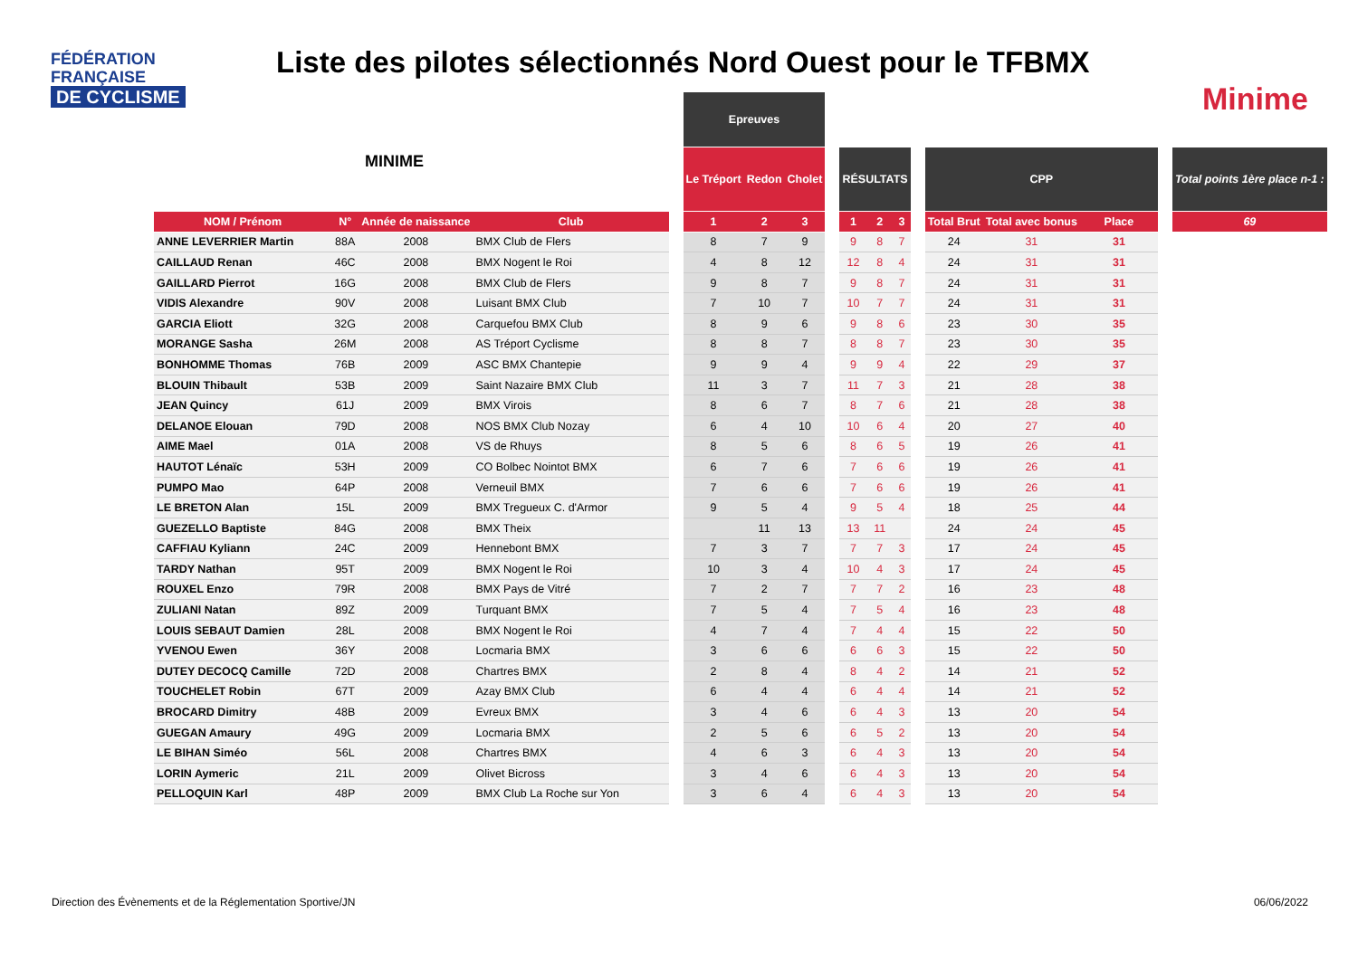FÉDÉRATION
FRANÇAISE
DE CYCLISME
Liste des pilotes sélectionnés Nord Ouest pour le TFBMX
Minime
MINIME
| | | | | | Epreuves | | | | | | | | | | | | |
| --- | --- | --- | --- | --- | --- | --- | --- | --- | --- | --- | --- | --- | --- | --- | --- | --- | --- |
| | | | | | Le Tréport | Redon | Cholet | | RÉSULTATS | | | | CPP | | | | Total points 1ère place n-1 : |
| NOM / Prénom | N° | Année de naissance | Club | | 1 | 2 | 3 | | 1 | 2 | 3 | | Total Brut | Total avec bonus | Place | | 69 |
| ANNE LEVERRIER Martin | 88A | 2008 | BMX Club de Flers | | 8 | 7 | 9 | | 9 | 8 | 7 | | 24 | 31 | 31 | | |
| CAILLAUD Renan | 46C | 2008 | BMX Nogent le Roi | | 4 | 8 | 12 | | 12 | 8 | 4 | | 24 | 31 | 31 | | |
| GAILLARD Pierrot | 16G | 2008 | BMX Club de Flers | | 9 | 8 | 7 | | 9 | 8 | 7 | | 24 | 31 | 31 | | |
| VIDIS Alexandre | 90V | 2008 | Luisant BMX Club | | 7 | 10 | 7 | | 10 | 7 | 7 | | 24 | 31 | 31 | | |
| GARCIA Eliott | 32G | 2008 | Carquefou BMX Club | | 8 | 9 | 6 | | 9 | 8 | 6 | | 23 | 30 | 35 | | |
| MORANGE Sasha | 26M | 2008 | AS Tréport Cyclisme | | 8 | 8 | 7 | | 8 | 8 | 7 | | 23 | 30 | 35 | | |
| BONHOMME Thomas | 76B | 2009 | ASC BMX Chantepie | | 9 | 9 | 4 | | 9 | 9 | 4 | | 22 | 29 | 37 | | |
| BLOUIN Thibault | 53B | 2009 | Saint Nazaire BMX Club | | 11 | 3 | 7 | | 11 | 7 | 3 | | 21 | 28 | 38 | | |
| JEAN Quincy | 61J | 2009 | BMX Virois | | 8 | 6 | 7 | | 8 | 7 | 6 | | 21 | 28 | 38 | | |
| DELANOE Elouan | 79D | 2008 | NOS BMX Club Nozay | | 6 | 4 | 10 | | 10 | 6 | 4 | | 20 | 27 | 40 | | |
| AIME Mael | 01A | 2008 | VS de Rhuys | | 8 | 5 | 6 | | 8 | 6 | 5 | | 19 | 26 | 41 | | |
| HAUTOT Lénaïc | 53H | 2009 | CO Bolbec Nointot BMX | | 6 | 7 | 6 | | 7 | 6 | 6 | | 19 | 26 | 41 | | |
| PUMPO Mao | 64P | 2008 | Verneuil BMX | | 7 | 6 | 6 | | 7 | 6 | 6 | | 19 | 26 | 41 | | |
| LE BRETON Alan | 15L | 2009 | BMX Tregueux C. d'Armor | | 9 | 5 | 4 | | 9 | 5 | 4 | | 18 | 25 | 44 | | |
| GUEZELLO Baptiste | 84G | 2008 | BMX Theix | | | 11 | 13 | | 13 | 11 | | | 24 | 24 | 45 | | |
| CAFFIAU Kyliann | 24C | 2009 | Hennebont BMX | | 7 | 3 | 7 | | 7 | 7 | 3 | | 17 | 24 | 45 | | |
| TARDY Nathan | 95T | 2009 | BMX Nogent le Roi | | 10 | 3 | 4 | | 10 | 4 | 3 | | 17 | 24 | 45 | | |
| ROUXEL Enzo | 79R | 2008 | BMX Pays de Vitré | | 7 | 2 | 7 | | 7 | 7 | 2 | | 16 | 23 | 48 | | |
| ZULIANI Natan | 89Z | 2009 | Turquant BMX | | 7 | 5 | 4 | | 7 | 5 | 4 | | 16 | 23 | 48 | | |
| LOUIS SEBAUT Damien | 28L | 2008 | BMX Nogent le Roi | | 4 | 7 | 4 | | 7 | 4 | 4 | | 15 | 22 | 50 | | |
| YVENOU Ewen | 36Y | 2008 | Locmaria BMX | | 3 | 6 | 6 | | 6 | 6 | 3 | | 15 | 22 | 50 | | |
| DUTEY DECOCQ Camille | 72D | 2008 | Chartres BMX | | 2 | 8 | 4 | | 8 | 4 | 2 | | 14 | 21 | 52 | | |
| TOUCHELET Robin | 67T | 2009 | Azay BMX Club | | 6 | 4 | 4 | | 6 | 4 | 4 | | 14 | 21 | 52 | | |
| BROCARD Dimitry | 48B | 2009 | Evreux BMX | | 3 | 4 | 6 | | 6 | 4 | 3 | | 13 | 20 | 54 | | |
| GUEGAN Amaury | 49G | 2009 | Locmaria BMX | | 2 | 5 | 6 | | 6 | 5 | 2 | | 13 | 20 | 54 | | |
| LE BIHAN Siméo | 56L | 2008 | Chartres BMX | | 4 | 6 | 3 | | 6 | 4 | 3 | | 13 | 20 | 54 | | |
| LORIN Aymeric | 21L | 2009 | Olivet Bicross | | 3 | 4 | 6 | | 6 | 4 | 3 | | 13 | 20 | 54 | | |
| PELLOQUIN Karl | 48P | 2009 | BMX Club La Roche sur Yon | | 3 | 6 | 4 | | 6 | 4 | 3 | | 13 | 20 | 54 | | |
Direction des Évènements et de la Réglementation Sportive/JN
06/06/2022